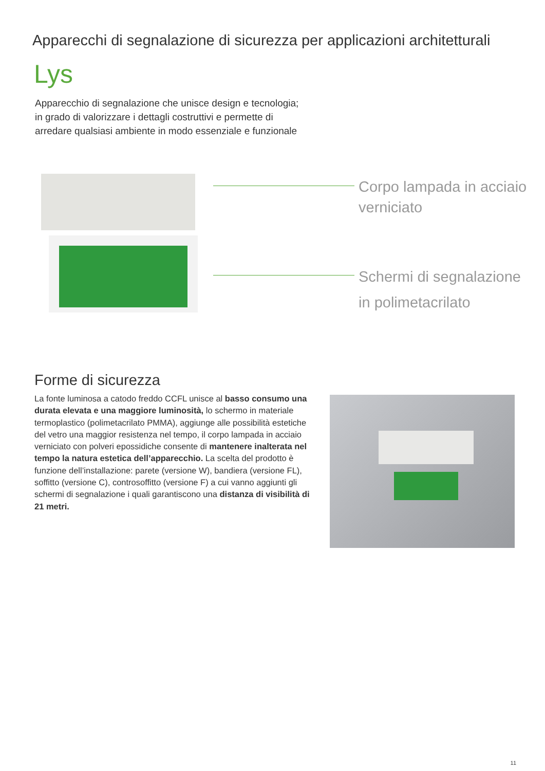Apparecchi di segnalazione di sicurezza per applicazioni architetturali
Lys
Apparecchio di segnalazione che unisce design e tecnologia; in grado di valorizzare i dettagli costruttivi e permette di arredare qualsiasi ambiente in modo essenziale e funzionale
Corpo lampada in acciaio
verniciato
Schermi di segnalazione
in polimetacrilato
Forme di sicurezza
La fonte luminosa a catodo freddo CCFL unisce al basso consumo una durata elevata e una maggiore luminosità, lo schermo in materiale termoplastico (polimetacrilato PMMA), aggiunge alle possibilità estetiche del vetro una maggior resistenza nel tempo, il corpo lampada in acciaio verniciato con polveri epossidiche consente di mantenere inalterata nel tempo la natura estetica dell’apparecchio. La scelta del prodotto è funzione dell’installazione: parete (versione W), bandiera (versione FL), soffitto (versione C), controsoffitto (versione F) a cui vanno aggiunti gli schermi di segnalazione i quali garantiscono una distanza di visibilità di 21 metri.
11